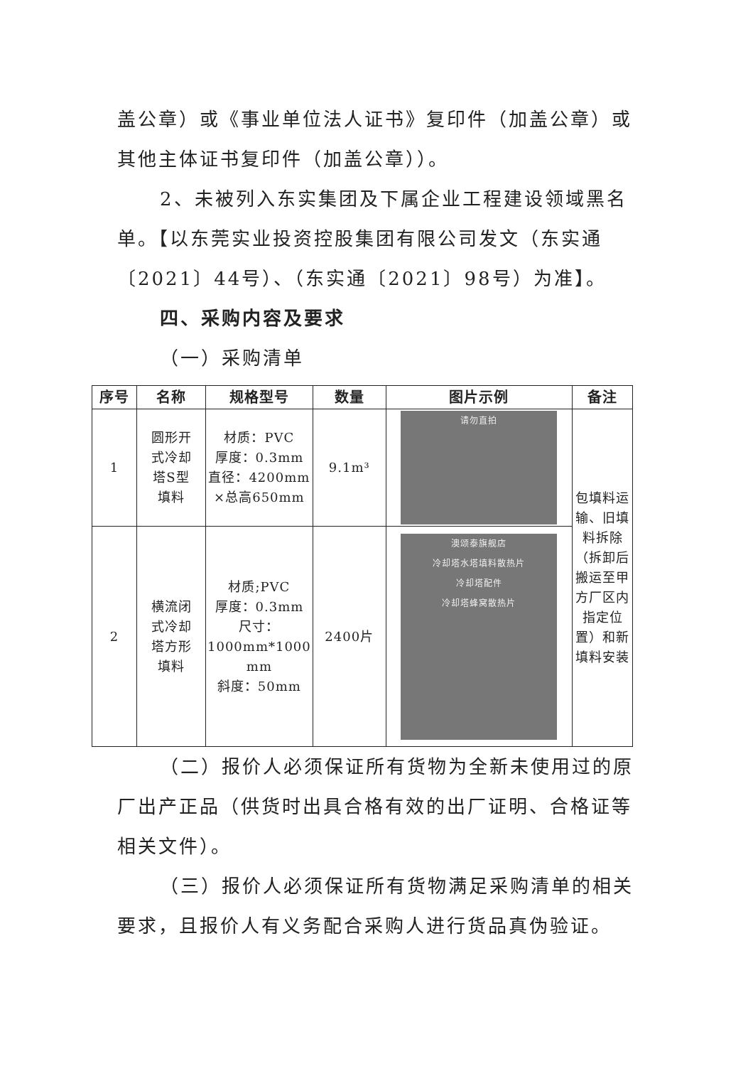盖公章）或《事业单位法人证书》复印件（加盖公章）或其他主体证书复印件（加盖公章））。
2、未被列入东实集团及下属企业工程建设领域黑名单。【以东莞实业投资控股集团有限公司发文（东实通〔2021〕44号）、（东实通〔2021〕98号）为准】。
四、采购内容及要求
（一）采购清单
| 序号 | 名称 | 规格型号 | 数量 | 图片示例 | 备注 |
| --- | --- | --- | --- | --- | --- |
| 1 | 圆形开 式冷却 塔S型 填料 | 材质：PVC 厚度：0.3mm 直径：4200mm ×总高650mm | 9.1m³ | 请勿直拍 | 包填料运输、旧填料拆除（拆卸后搬运至甲方厂区内指定位置）和新填料安装 |
| 2 | 横流闭 式冷却 塔方形 填料 | 材质;PVC 厚度：0.3mm 尺寸： 1000mm*1000 mm 斜度：50mm | 2400片 | 澳颂泰旗舰店 冷却塔水塔填料散热片 冷却塔配件 冷却塔蜂窝散热片 | |
（二）报价人必须保证所有货物为全新未使用过的原厂出产正品（供货时出具合格有效的出厂证明、合格证等相关文件）。
（三）报价人必须保证所有货物满足采购清单的相关要求，且报价人有义务配合采购人进行货品真伪验证。